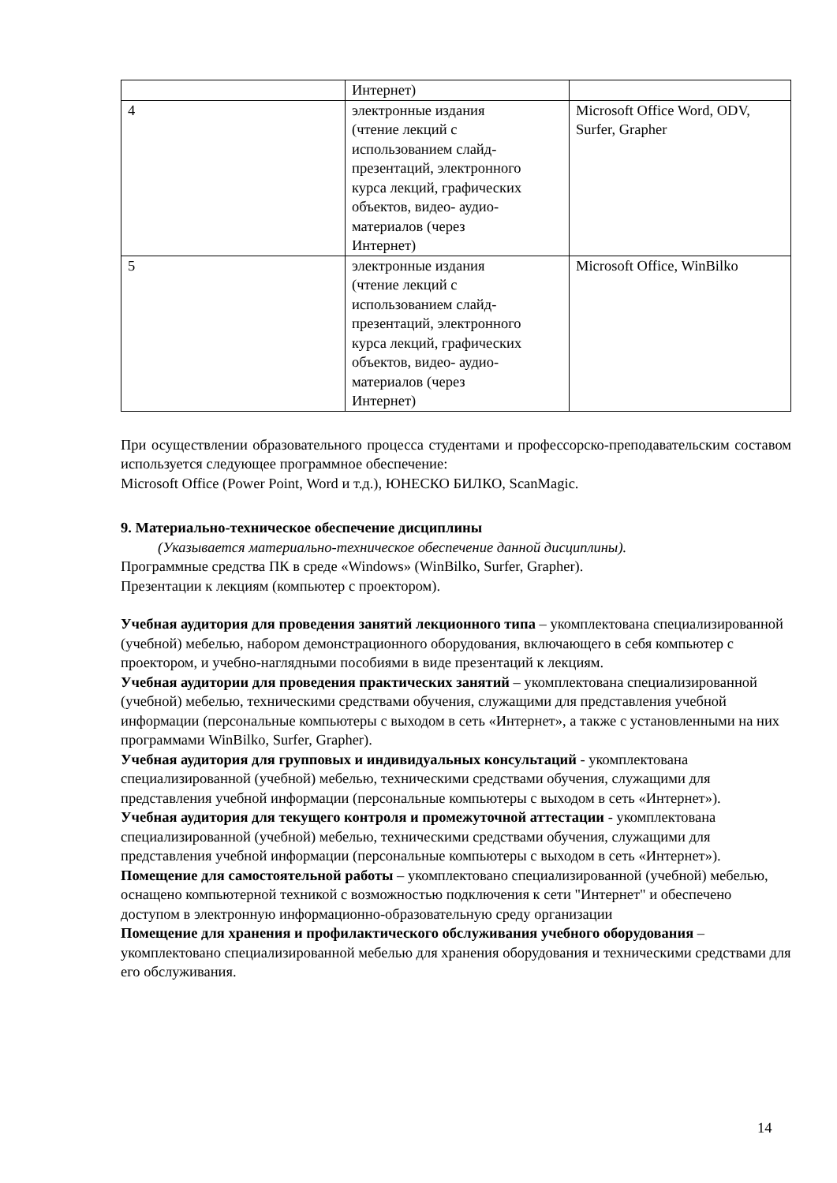| | Интернет) | |
| 4 | электронные издания (чтение лекций с использованием слайд- презентаций, электронного курса лекций, графических объектов, видео- аудио- материалов (через Интернет) | Microsoft Office Word, ODV, Surfer, Grapher |
| 5 | электронные издания (чтение лекций с использованием слайд- презентаций, электронного курса лекций, графических объектов, видео- аудио- материалов (через Интернет) | Microsoft Office, WinBilko |
При осуществлении образовательного процесса студентами и профессорско-преподавательским составом используется следующее программное обеспечение:
Microsoft Office (Power Point, Word и т.д.), ЮНЕСКО БИЛКО, ScanMagic.
9. Материально-техническое обеспечение дисциплины
(Указывается материально-техническое обеспечение данной дисциплины).
Программные средства ПК в среде «Windows» (WinBilko, Surfer, Grapher).
Презентации к лекциям (компьютер с проектором).
Учебная аудитория для проведения занятий лекционного типа – укомплектована специализированной (учебной) мебелью, набором демонстрационного оборудования, включающего в себя компьютер с проектором, и учебно-наглядными пособиями в виде презентаций к лекциям.
Учебная аудитории для проведения практических занятий – укомплектована специализированной (учебной) мебелью, техническими средствами обучения, служащими для представления учебной информации (персональные компьютеры с выходом в сеть «Интернет», а также с установленными на них программами WinBilko, Surfer, Grapher).
Учебная аудитория для групповых и индивидуальных консультаций - укомплектована специализированной (учебной) мебелью, техническими средствами обучения, служащими для представления учебной информации (персональные компьютеры с выходом в сеть «Интернет»).
Учебная аудитория для текущего контроля и промежуточной аттестации - укомплектована специализированной (учебной) мебелью, техническими средствами обучения, служащими для представления учебной информации (персональные компьютеры с выходом в сеть «Интернет»).
Помещение для самостоятельной работы – укомплектовано специализированной (учебной) мебелью, оснащено компьютерной техникой с возможностью подключения к сети "Интернет" и обеспечено доступом в электронную информационно-образовательную среду организации
Помещение для хранения и профилактического обслуживания учебного оборудования – укомплектовано специализированной мебелью для хранения оборудования и техническими средствами для его обслуживания.
14